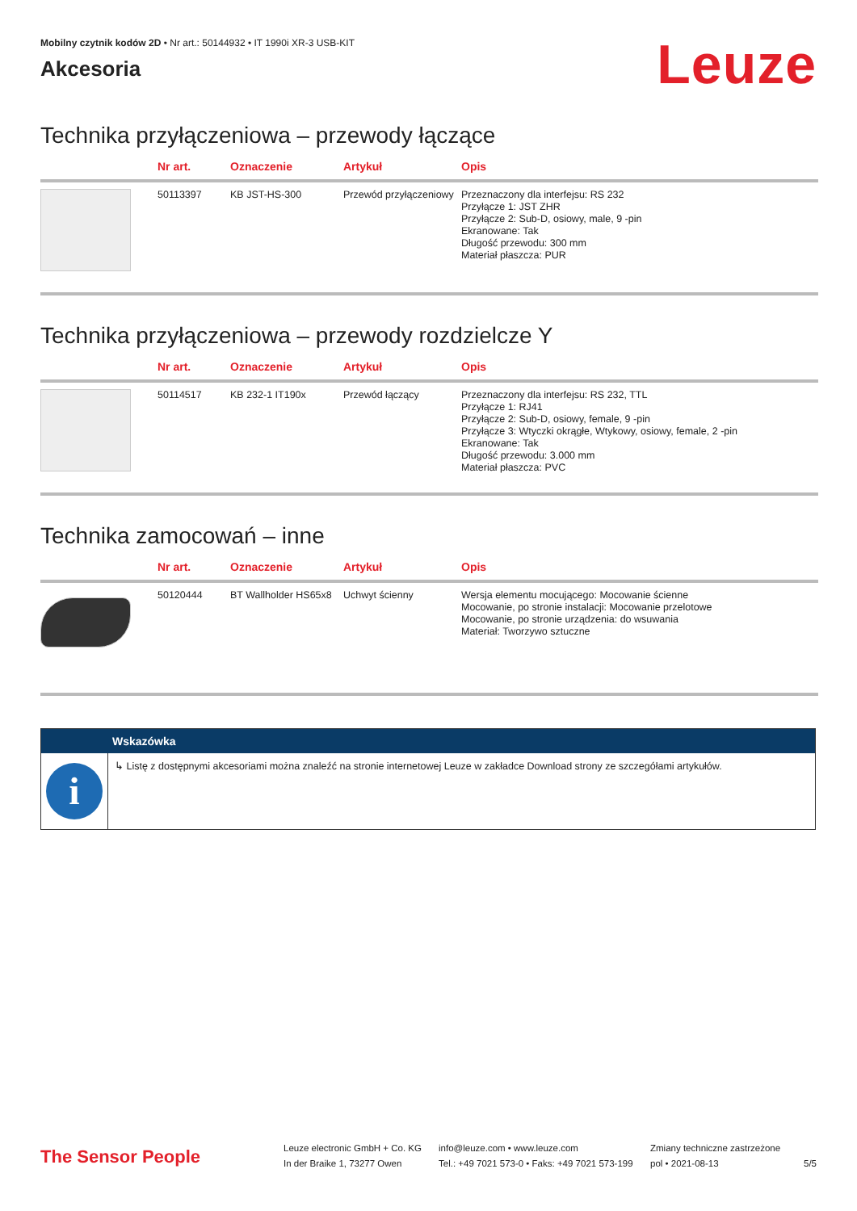Mobilny czytnik kodów 2D • Nr art.: 50144932 • IT 1990i XR-3 USB-KIT
Akcesoria
Leuze
Technika przyłączeniowa – przewody łączące
| | Nr art. | Oznaczenie | Artykuł | Opis |
| --- | --- | --- | --- | --- |
| | 50113397 | KB JST-HS-300 | Przewód przyłączeniowy | Przeznaczony dla interfejsu: RS 232 Przyłącze 1: JST ZHR Przyłącze 2: Sub-D, osiowy, male, 9 -pin Ekranowane: Tak Długość przewodu: 300 mm Materiał płaszcza: PUR |
Technika przyłączeniowa – przewody rozdzielcze Y
| | Nr art. | Oznaczenie | Artykuł | Opis |
| --- | --- | --- | --- | --- |
| | 50114517 | KB 232-1 IT190x | Przewód łączący | Przeznaczony dla interfejsu: RS 232, TTL Przyłącze 1: RJ41 Przyłącze 2: Sub-D, osiowy, female, 9 -pin Przyłącze 3: Wtyczki okrągłe, Wtykowy, osiowy, female, 2 -pin Ekranowane: Tak Długość przewodu: 3.000 mm Materiał płaszcza: PVC |
Technika zamocowań – inne
| | Nr art. | Oznaczenie | Artykuł | Opis |
| --- | --- | --- | --- | --- |
| | 50120444 | BT Wallholder HS65x8 | Uchwyt ścienny | Wersja elementu mocującego: Mocowanie ścienne Mocowanie, po stronie instalacji: Mocowanie przelotowe Mocowanie, po stronie urządzenia: do wsuwania Materiał: Tworzywo sztuczne |
Wskazówka
i
↳ Listę z dostępnymi akcesoriami można znaleźć na stronie internetowej Leuze w zakładce Download strony ze szczegółami artykułów.
The Sensor People
Leuze electronic GmbH + Co. KG
In der Braike 1, 73277 Owen
info@leuze.com • www.leuze.com
Tel.: +49 7021 573-0 • Faks: +49 7021 573-199
Zmiany techniczne zastrzeżone
pol • 2021-08-13
5/5